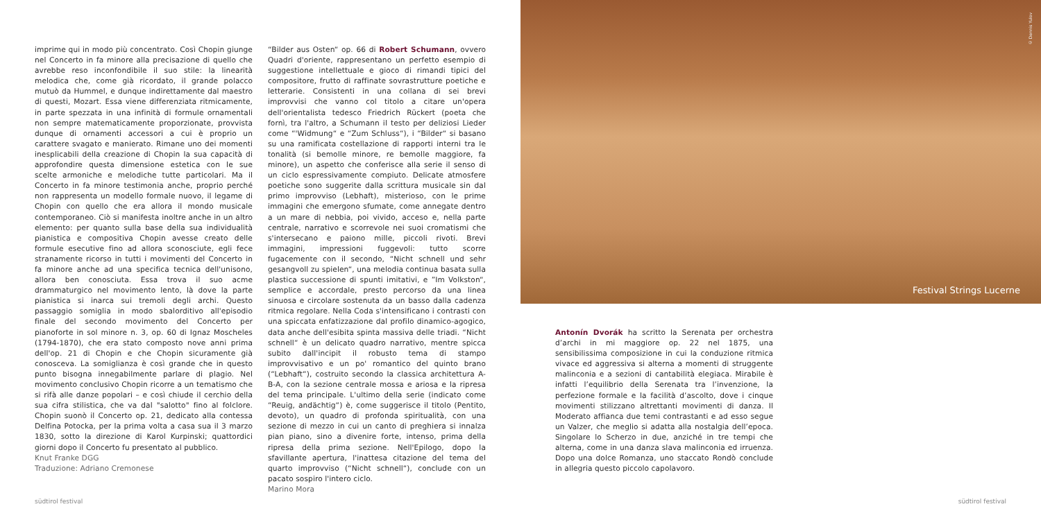imprime qui in modo più concentrato. Così Chopin giunge nel Concerto in fa minore alla precisazione di quello che avrebbe reso inconfondibile il suo stile: la linearità melodica che, come già ricordato, il grande polacco mutuò da Hummel, e dunque indirettamente dal maestro di questi, Mozart. Essa viene differenziata ritmicamente, in parte spezzata in una infinità di formule ornamentali non sempre matematicamente proporzionate, provvista dunque di ornamenti accessori a cui è proprio un carattere svagato e manierato. Rimane uno dei momenti inesplicabili della creazione di Chopin la sua capacità di approfondire questa dimensione estetica con le sue scelte armoniche e melodiche tutte particolari. Ma il Concerto in fa minore testimonia anche, proprio perché non rappresenta un modello formale nuovo, il legame di Chopin con quello che era allora il mondo musicale contemporaneo. Ciò si manifesta inoltre anche in un altro elemento: per quanto sulla base della sua individualità pianistica e compositiva Chopin avesse creato delle formule esecutive fino ad allora sconosciute, egli fece stranamente ricorso in tutti i movimenti del Concerto in fa minore anche ad una specifica tecnica dell'unisono, allora ben conosciuta. Essa trova il suo acme drammaturgico nel movimento lento, là dove la parte pianistica si inarca sui tremoli degli archi. Questo passaggio somiglia in modo sbalorditivo all'episodio finale del secondo movimento del Concerto per pianoforte in sol minore n. 3, op. 60 di Ignaz Moscheles (1794-1870), che era stato composto nove anni prima dell'op. 21 di Chopin e che Chopin sicuramente già conosceva. La somiglianza è così grande che in questo punto bisogna innegabilmente parlare di plagio. Nel movimento conclusivo Chopin ricorre a un tematismo che si rifà alle danze popolari – e così chiude il cerchio della sua cifra stilistica, che va dal "salotto" fino al folclore. Chopin suonò il Concerto op. 21, dedicato alla contessa Delfina Potocka, per la prima volta a casa sua il 3 marzo 1830, sotto la direzione di Karol Kurpinski; quattordici giorni dopo il Concerto fu presentato al pubblico.
Knut Franke DGG
Traduzione: Adriano Cremonese
“Bilder aus Osten“ op. 66 di Robert Schumann, ovvero Quadri d'oriente, rappresentano un perfetto esempio di suggestione intellettuale e gioco di rimandi tipici del compositore, frutto di raffinate sovrastrutture poetiche e letterarie. Consistenti in una collana di sei brevi improvvisi che vanno col titolo a citare un'opera dell'orientalista tedesco Friedrich Rückert (poeta che fornì, tra l'altro, a Schumann il testo per deliziosi Lieder come “'Widmung“ e “Zum Schluss“), i “Bilder“ si basano su una ramificata costellazione di rapporti interni tra le tonalità (si bemolle minore, re bemolle maggiore, fa minore), un aspetto che conferisce alla serie il senso di un ciclo espressivamente compiuto. Delicate atmosfere poetiche sono suggerite dalla scrittura musicale sin dal primo improvviso (Lebhaft), misterioso, con le prime immagini che emergono sfumate, come annegate dentro a un mare di nebbia, poi vivido, acceso e, nella parte centrale, narrativo e scorrevole nei suoi cromatismi che s'intersecano e paiono mille, piccoli rivoti. Brevi immagini, impressioni fuggevoli: tutto scorre fugacemente con il secondo, “Nicht schnell und sehr gesangvoll zu spielen“, una melodia continua basata sulla plastica successione di spunti imitativi, e ”Im Volkston“, semplice e accordale, presto percorso da una linea sinuosa e circolare sostenuta da un basso dalla cadenza ritmica regolare. Nella Coda s'intensificano i contrasti con una spiccata enfatizzazione dal profilo dinamico-agogico, data anche dell'esibita spinta massiva delle triadi. “Nicht schnell“ è un delicato quadro narrativo, mentre spicca subito dall'incipit il robusto tema di stampo improvvisativo e un po' romantico del quinto brano (“Lebhaft“), costruito secondo la classica architettura A-B-A, con la sezione centrale mossa e ariosa e la ripresa del tema principale. L'ultimo della serie (indicato come “Reuig, andächtig“) è, come suggerisce il titolo (Pentito, devoto), un quadro di profonda spiritualità, con una sezione di mezzo in cui un canto di preghiera si innalza pian piano, sino a divenire forte, intenso, prima della ripresa della prima sezione. Nell'Epilogo, dopo la sfavillante apertura, l'inattesa citazione del tema del quarto improvviso (“Nicht schnell“), conclude con un pacato sospiro l'intero ciclo.
Marino Mora
© Dennis Yulov
Festival Strings Lucerne
Antonín Dvorák ha scritto la Serenata per orchestra d’archi in mi maggiore op. 22 nel 1875, una sensibilissima composizione in cui la conduzione ritmica vivace ed aggressiva si alterna a momenti di struggente malinconia e a sezioni di cantabilità elegiaca. Mirabile è infatti l’equilibrio della Serenata tra l’invenzione, la perfezione formale e la facilità d’ascolto, dove i cinque movimenti stilizzano altrettanti movimenti di danza. Il Moderato affianca due temi contrastanti e ad esso segue un Valzer, che meglio si adatta alla nostalgia dell’epoca. Singolare lo Scherzo in due, anziché in tre tempi che alterna, come in una danza slava malinconia ed irruenza. Dopo una dolce Romanza, uno staccato Rondò conclude in allegria questo piccolo capolavoro.
südtirol festival südtirol festival